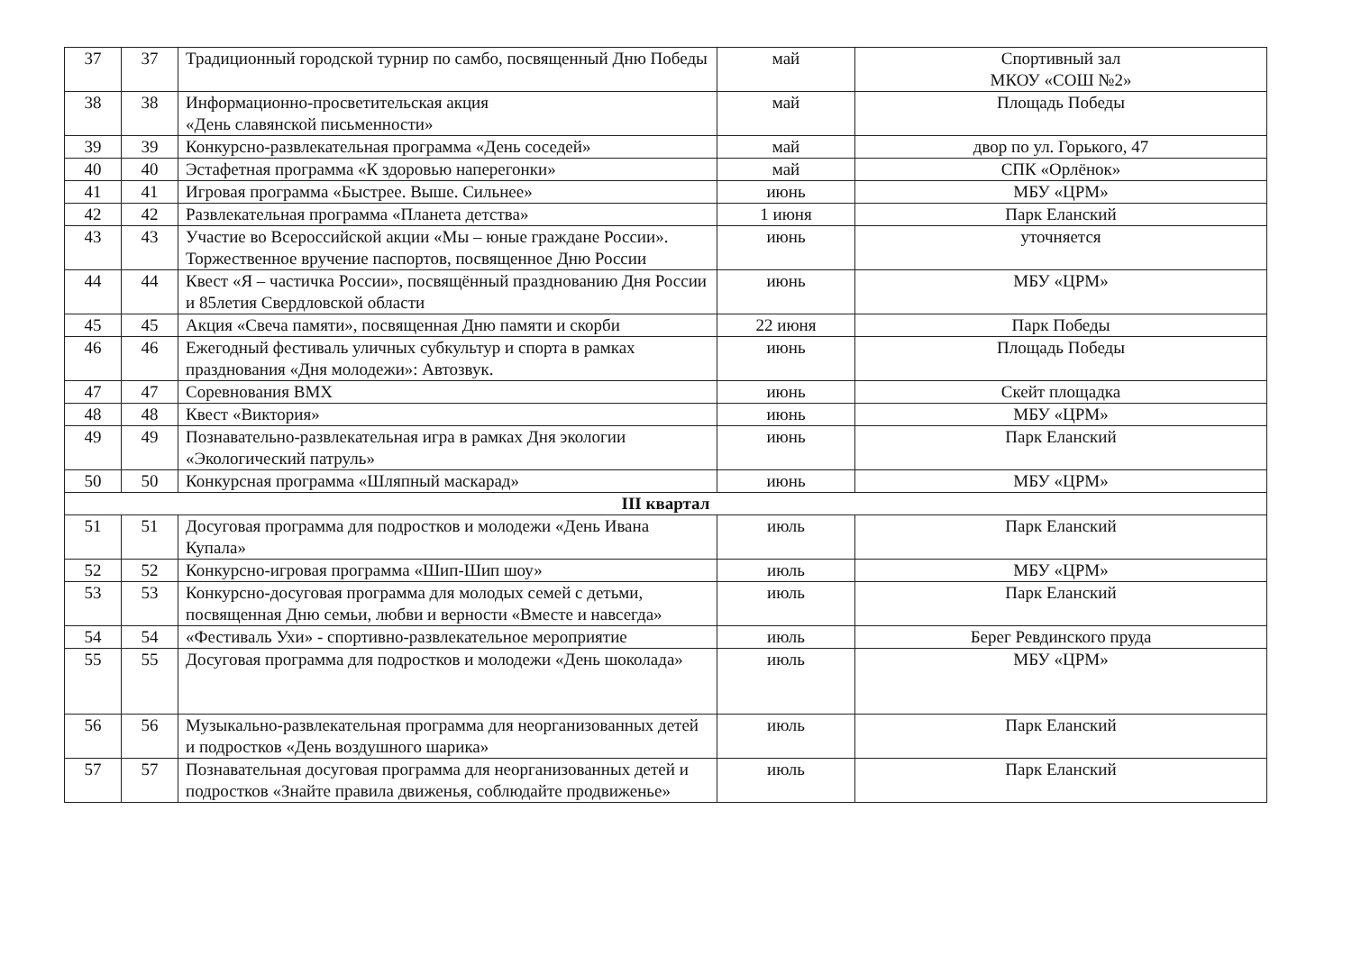| 37 | 37 | Традиционный городской турнир по самбо, посвященный Дню Победы | май | Спортивный зал МКОУ «СОШ №2» |
| 38 | 38 | Информационно-просветительская акция «День славянской письменности» | май | Площадь Победы |
| 39 | 39 | Конкурсно-развлекательная программа «День соседей» | май | двор по ул. Горького, 47 |
| 40 | 40 | Эстафетная программа «К здоровью наперегонки» | май | СПК «Орлёнок» |
| 41 | 41 | Игровая программа «Быстрее. Выше. Сильнее» | июнь | МБУ «ЦРМ» |
| 42 | 42 | Развлекательная программа «Планета детства» | 1 июня | Парк Еланский |
| 43 | 43 | Участие во Всероссийской акции «Мы – юные граждане России». Торжественное вручение паспортов, посвященное Дню России | июнь | уточняется |
| 44 | 44 | Квест «Я – частичка России», посвящённый празднованию Дня России и 85летия Свердловской области | июнь | МБУ «ЦРМ» |
| 45 | 45 | Акция «Свеча памяти», посвященная Дню памяти и скорби | 22 июня | Парк Победы |
| 46 | 46 | Ежегодный фестиваль уличных субкультур и спорта в рамках празднования «Дня молодежи»: Автозвук. | июнь | Площадь Победы |
| 47 | 47 | Соревнования ВМХ | июнь | Скейт площадка |
| 48 | 48 | Квест «Виктория» | июнь | МБУ «ЦРМ» |
| 49 | 49 | Познавательно-развлекательная игра в рамках Дня экологии «Экологический патруль» | июнь | Парк Еланский |
| 50 | 50 | Конкурсная программа «Шляпный маскарад» | июнь | МБУ «ЦРМ» |
| III квартал | | | | |
| 51 | 51 | Досуговая программа для подростков и молодежи «День Ивана Купала» | июль | Парк Еланский |
| 52 | 52 | Конкурсно-игровая программа «Шип-Шип шоу» | июль | МБУ «ЦРМ» |
| 53 | 53 | Конкурсно-досуговая программа для молодых семей с детьми, посвященная Дню семьи, любви и верности «Вместе и навсегда» | июль | Парк Еланский |
| 54 | 54 | «Фестиваль Ухи» - спортивно-развлекательное мероприятие | июль | Берег Ревдинского пруда |
| 55 | 55 | Досуговая программа для подростков и молодежи «День шоколада» | июль | МБУ «ЦРМ» |
| 56 | 56 | Музыкально-развлекательная программа для неорганизованных детей и подростков «День воздушного шарика» | июль | Парк Еланский |
| 57 | 57 | Познавательная досуговая программа для неорганизованных детей и подростков «Знайте правила движенья, соблюдайте продвиженье» | июль | Парк Еланский |